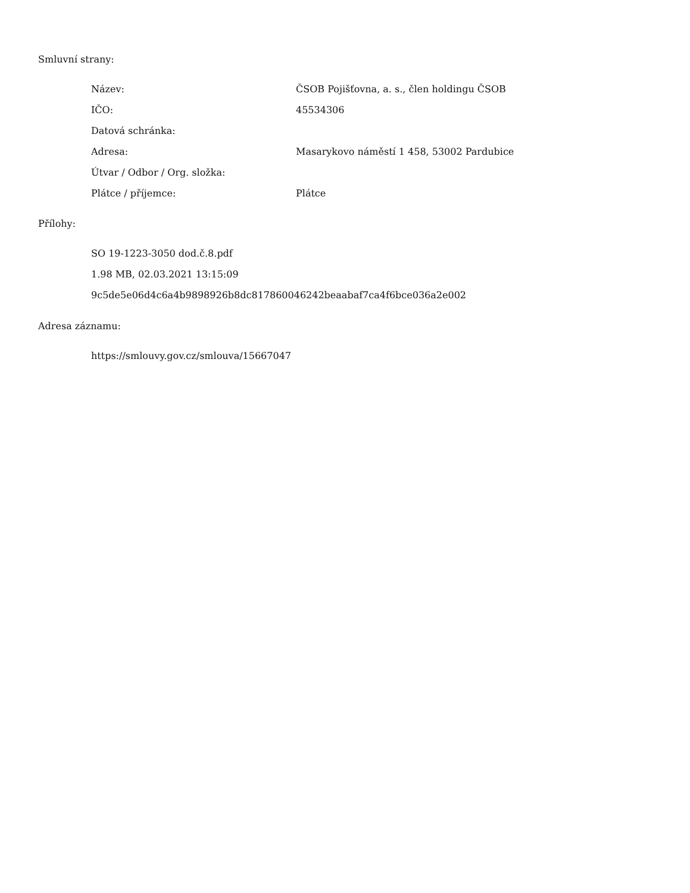Smluvní strany:
| Název: | ČSOB Pojišťovna, a. s., člen holdingu ČSOB |
| IČO: | 45534306 |
| Datová schránka: | |
| Adresa: | Masarykovo náměstí 1 458, 53002 Pardubice |
| Útvar / Odbor / Org. složka: | |
| Plátce / příjemce: | Plátce |
Přílohy:
SO 19-1223-3050 dod.č.8.pdf
1.98 MB, 02.03.2021 13:15:09
9c5de5e06d4c6a4b9898926b8dc817860046242beaabaf7ca4f6bce036a2e002
Adresa záznamu:
https://smlouvy.gov.cz/smlouva/15667047